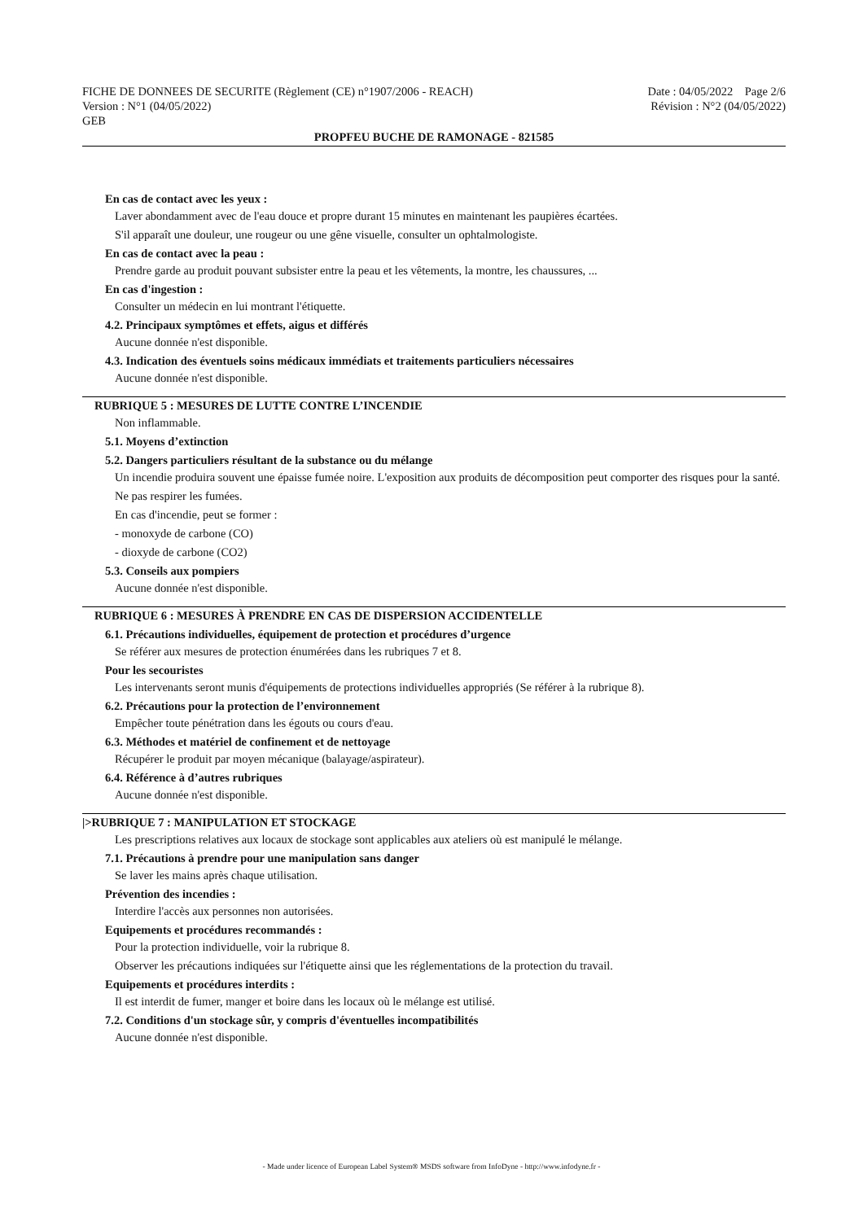FICHE DE DONNEES DE SECURITE (Règlement (CE) n°1907/2006 - REACH) Date : 04/05/2022 Page 2/6
Version : N°1 (04/05/2022) Révision : N°2 (04/05/2022)
GEB
PROPFEU BUCHE DE RAMONAGE - 821585
En cas de contact avec les yeux :
Laver abondamment avec de l'eau douce et propre durant 15 minutes en maintenant les paupières écartées.
S'il apparaît une douleur, une rougeur ou une gêne visuelle, consulter un ophtalmologiste.
En cas de contact avec la peau :
Prendre garde au produit pouvant subsister entre la peau et les vêtements, la montre, les chaussures, ...
En cas d'ingestion :
Consulter un médecin en lui montrant l'étiquette.
4.2. Principaux symptômes et effets, aigus et différés
Aucune donnée n'est disponible.
4.3. Indication des éventuels soins médicaux immédiats et traitements particuliers nécessaires
Aucune donnée n'est disponible.
RUBRIQUE 5 : MESURES DE LUTTE CONTRE L’INCENDIE
Non inflammable.
5.1. Moyens d’extinction
5.2. Dangers particuliers résultant de la substance ou du mélange
Un incendie produira souvent une épaisse fumée noire. L'exposition aux produits de décomposition peut comporter des risques pour la santé.
Ne pas respirer les fumées.
En cas d'incendie, peut se former :
- monoxyde de carbone (CO)
- dioxyde de carbone (CO2)
5.3. Conseils aux pompiers
Aucune donnée n'est disponible.
RUBRIQUE 6 : MESURES À PRENDRE EN CAS DE DISPERSION ACCIDENTELLE
6.1. Précautions individuelles, équipement de protection et procédures d’urgence
Se référer aux mesures de protection énumérées dans les rubriques 7 et 8.
Pour les secouristes
Les intervenants seront munis d'équipements de protections individuelles appropriés (Se référer à la rubrique 8).
6.2. Précautions pour la protection de l’environnement
Empêcher toute pénétration dans les égouts ou cours d'eau.
6.3. Méthodes et matériel de confinement et de nettoyage
Récupérer le produit par moyen mécanique (balayage/aspirateur).
6.4. Référence à d’autres rubriques
Aucune donnée n'est disponible.
|>RUBRIQUE 7 : MANIPULATION ET STOCKAGE
Les prescriptions relatives aux locaux de stockage sont applicables aux ateliers où est manipulé le mélange.
7.1. Précautions à prendre pour une manipulation sans danger
Se laver les mains après chaque utilisation.
Prévention des incendies :
Interdire l'accès aux personnes non autorisées.
Equipements et procédures recommandés :
Pour la protection individuelle, voir la rubrique 8.
Observer les précautions indiquées sur l'étiquette ainsi que les réglementations de la protection du travail.
Equipements et procédures interdits :
Il est interdit de fumer, manger et boire dans les locaux où le mélange est utilisé.
7.2. Conditions d'un stockage sûr, y compris d'éventuelles incompatibilités
Aucune donnée n'est disponible.
- Made under licence of European Label System® MSDS software from InfoDyne - http://www.infodyne.fr -